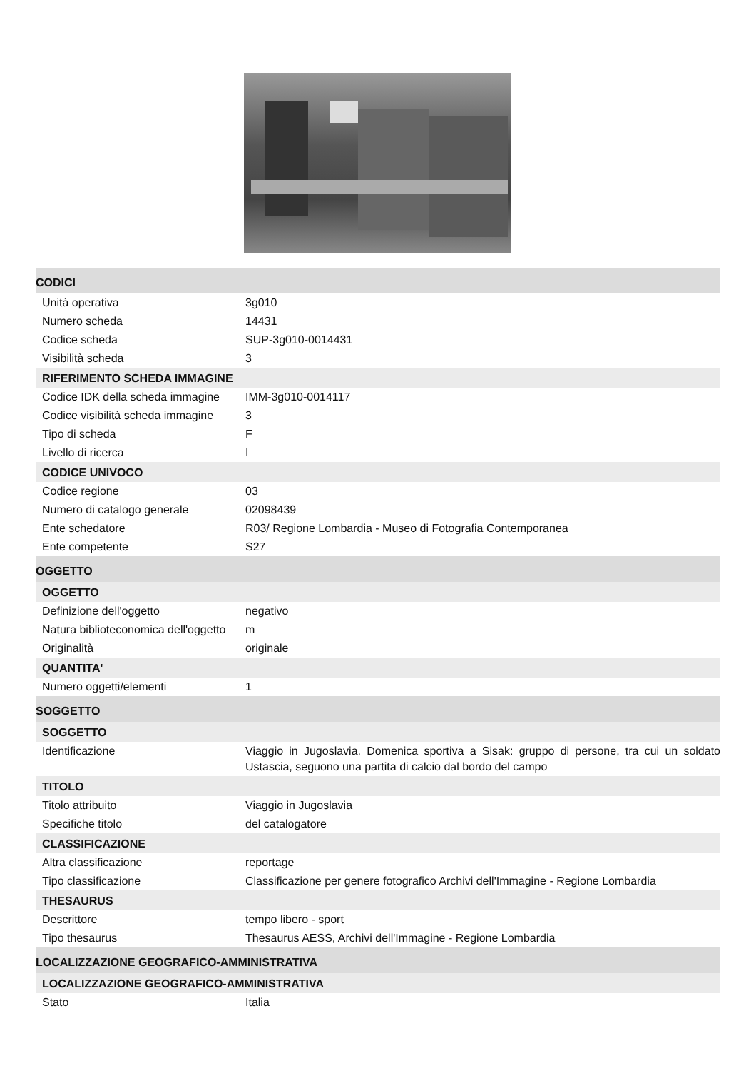CODICI
| Unità operativa | 3g010 |
| Numero scheda | 14431 |
| Codice scheda | SUP-3g010-0014431 |
| Visibilità scheda | 3 |
RIFERIMENTO SCHEDA IMMAGINE
| Codice IDK della scheda immagine | IMM-3g010-0014117 |
| Codice visibilità scheda immagine | 3 |
| Tipo di scheda | F |
| Livello di ricerca | I |
CODICE UNIVOCO
| Codice regione | 03 |
| Numero di catalogo generale | 02098439 |
| Ente schedatore | R03/ Regione Lombardia - Museo di Fotografia Contemporanea |
| Ente competente | S27 |
OGGETTO
OGGETTO
| Definizione dell'oggetto | negativo |
| Natura biblioteconomica dell'oggetto | m |
| Originalità | originale |
QUANTITA'
| Numero oggetti/elementi | 1 |
SOGGETTO
SOGGETTO
| Identificazione | Viaggio in Jugoslavia. Domenica sportiva a Sisak: gruppo di persone, tra cui un soldato Ustascia, seguono una partita di calcio dal bordo del campo |
TITOLO
| Titolo attribuito | Viaggio in Jugoslavia |
| Specifiche titolo | del catalogatore |
CLASSIFICAZIONE
| Altra classificazione | reportage |
| Tipo classificazione | Classificazione per genere fotografico Archivi dell'Immagine - Regione Lombardia |
THESAURUS
| Descrittore | tempo libero - sport |
| Tipo thesaurus | Thesaurus AESS, Archivi dell'Immagine - Regione Lombardia |
LOCALIZZAZIONE GEOGRAFICO-AMMINISTRATIVA
LOCALIZZAZIONE GEOGRAFICO-AMMINISTRATIVA
| Stato | Italia |